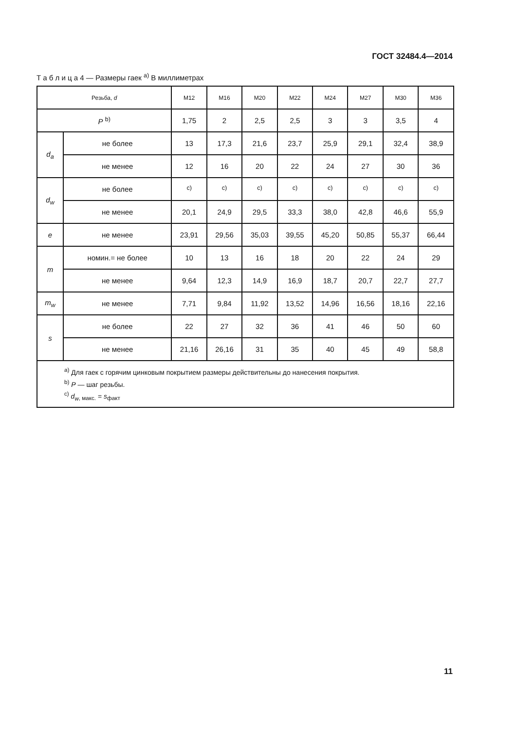ГОСТ 32484.4—2014
Т а б л и ц а 4 — Размеры гаек <sup>a)</sup> В миллиметрах
| Резьба, d | | M12 | M16 | M20 | M22 | M24 | M27 | M30 | M36 |
| --- | --- | --- | --- | --- | --- | --- | --- | --- | --- |
| P <sup>b)</sup> | | 1,75 | 2 | 2,5 | 2,5 | 3 | 3 | 3,5 | 4 |
| d<sub>a</sub> | не более | 13 | 17,3 | 21,6 | 23,7 | 25,9 | 29,1 | 32,4 | 38,9 |
| | не менее | 12 | 16 | 20 | 22 | 24 | 27 | 30 | 36 |
| d<sub>w</sub> | не более | <sup>c)</sup> | <sup>c)</sup> | <sup>c)</sup> | <sup>c)</sup> | <sup>c)</sup> | <sup>c)</sup> | <sup>c)</sup> | <sup>c)</sup> |
| | не менее | 20,1 | 24,9 | 29,5 | 33,3 | 38,0 | 42,8 | 46,6 | 55,9 |
| e | не менее | 23,91 | 29,56 | 35,03 | 39,55 | 45,20 | 50,85 | 55,37 | 66,44 |
| m | номин.= не более | 10 | 13 | 16 | 18 | 20 | 22 | 24 | 29 |
| | не менее | 9,64 | 12,3 | 14,9 | 16,9 | 18,7 | 20,7 | 22,7 | 27,7 |
| m<sub>w</sub> | не менее | 7,71 | 9,84 | 11,92 | 13,52 | 14,96 | 16,56 | 18,16 | 22,16 |
| s | не более | 22 | 27 | 32 | 36 | 41 | 46 | 50 | 60 |
| | не менее | 21,16 | 26,16 | 31 | 35 | 40 | 45 | 49 | 58,8 |
| <sup>a)</sup> Для гаек с горячим цинковым покрытием размеры действительны до нанесения покрытия. <sup>b)</sup> P — шаг резьбы. <sup>c)</sup> d<sub>w</sub><sub>, макс.</sub> = s<sub>факт</sub> | | | | | | | | | |
11